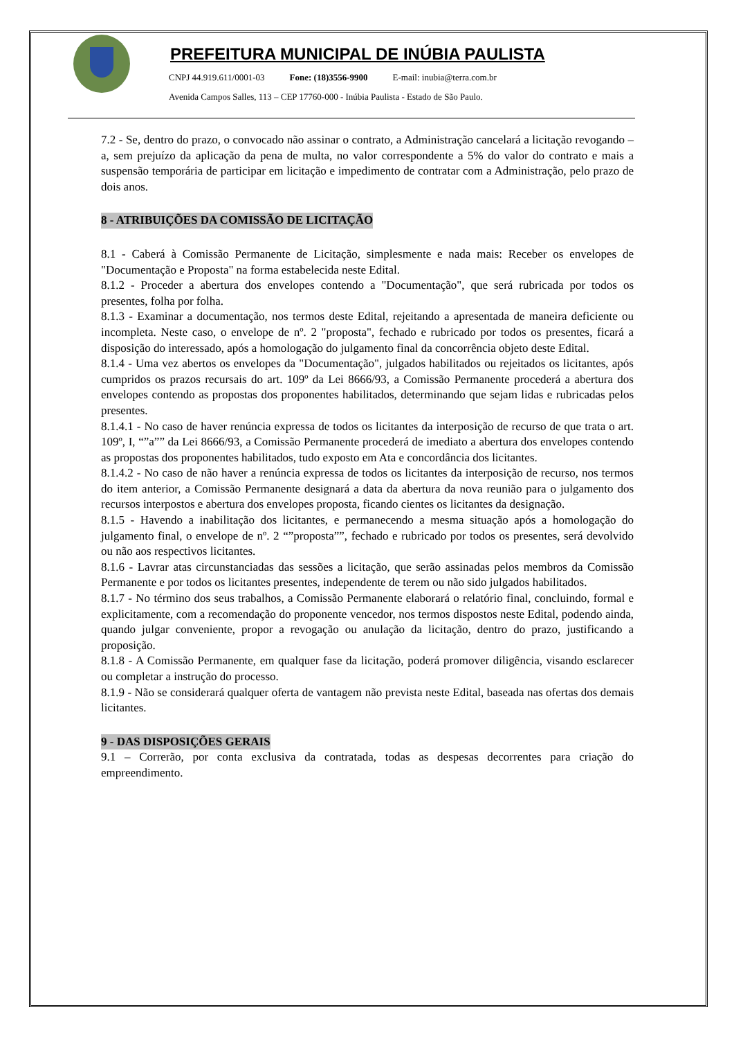PREFEITURA MUNICIPAL DE INÚBIA PAULISTA
CNPJ 44.919.611/0001-03 Fone: (18)3556-9900 E-mail: inubia@terra.com.br
Avenida Campos Salles, 113 – CEP 17760-000 - Inúbia Paulista - Estado de São Paulo.
7.2 - Se, dentro do prazo, o convocado não assinar o contrato, a Administração cancelará a licitação revogando – a, sem prejuízo da aplicação da pena de multa, no valor correspondente a 5% do valor do contrato e mais a suspensão temporária de participar em licitação e impedimento de contratar com a Administração, pelo prazo de dois anos.
8 - ATRIBUIÇÕES DA COMISSÃO DE LICITAÇÃO
8.1 - Caberá à Comissão Permanente de Licitação, simplesmente e nada mais: Receber os envelopes de "Documentação e Proposta" na forma estabelecida neste Edital.
8.1.2 - Proceder a abertura dos envelopes contendo a "Documentação", que será rubricada por todos os presentes, folha por folha.
8.1.3 - Examinar a documentação, nos termos deste Edital, rejeitando a apresentada de maneira deficiente ou incompleta. Neste caso, o envelope de nº. 2 "proposta", fechado e rubricado por todos os presentes, ficará a disposição do interessado, após a homologação do julgamento final da concorrência objeto deste Edital.
8.1.4 - Uma vez abertos os envelopes da "Documentação", julgados habilitados ou rejeitados os licitantes, após cumpridos os prazos recursais do art. 109º da Lei 8666/93, a Comissão Permanente procederá a abertura dos envelopes contendo as propostas dos proponentes habilitados, determinando que sejam lidas e rubricadas pelos presentes.
8.1.4.1 - No caso de haver renúncia expressa de todos os licitantes da interposição de recurso de que trata o art. 109º, I, “”a”” da Lei 8666/93, a Comissão Permanente procederá de imediato a abertura dos envelopes contendo as propostas dos proponentes habilitados, tudo exposto em Ata e concordância dos licitantes.
8.1.4.2 - No caso de não haver a renúncia expressa de todos os licitantes da interposição de recurso, nos termos do item anterior, a Comissão Permanente designará a data da abertura da nova reunião para o julgamento dos recursos interpostos e abertura dos envelopes proposta, ficando cientes os licitantes da designação.
8.1.5 - Havendo a inabilitação dos licitantes, e permanecendo a mesma situação após a homologação do julgamento final, o envelope de nº. 2 “”proposta””, fechado e rubricado por todos os presentes, será devolvido ou não aos respectivos licitantes.
8.1.6 - Lavrar atas circunstanciadas das sessões a licitação, que serão assinadas pelos membros da Comissão Permanente e por todos os licitantes presentes, independente de terem ou não sido julgados habilitados.
8.1.7 - No término dos seus trabalhos, a Comissão Permanente elaborará o relatório final, concluindo, formal e explicitamente, com a recomendação do proponente vencedor, nos termos dispostos neste Edital, podendo ainda, quando julgar conveniente, propor a revogação ou anulação da licitação, dentro do prazo, justificando a proposição.
8.1.8 - A Comissão Permanente, em qualquer fase da licitação, poderá promover diligência, visando esclarecer ou completar a instrução do processo.
8.1.9 - Não se considerará qualquer oferta de vantagem não prevista neste Edital, baseada nas ofertas dos demais licitantes.
9 - DAS DISPOSIÇÕES GERAIS
9.1 – Correrão, por conta exclusiva da contratada, todas as despesas decorrentes para criação do empreendimento.